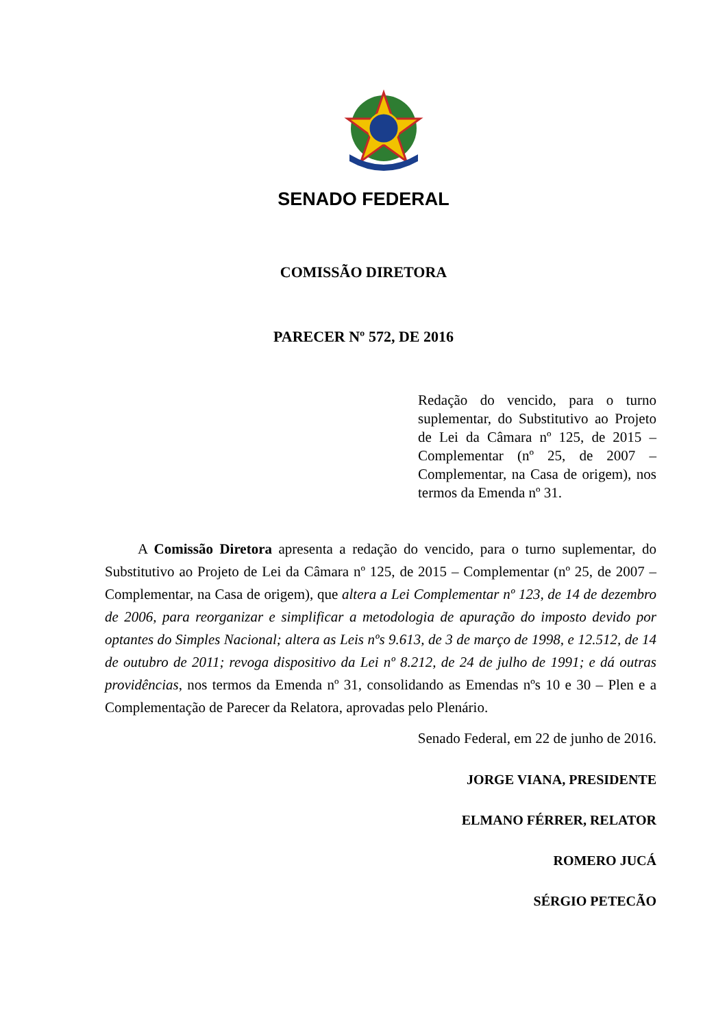SENADO FEDERAL
COMISSÃO DIRETORA
PARECER Nº 572, DE 2016
Redação do vencido, para o turno suplementar, do Substitutivo ao Projeto de Lei da Câmara nº 125, de 2015 – Complementar (nº 25, de 2007 – Complementar, na Casa de origem), nos termos da Emenda nº 31.
A Comissão Diretora apresenta a redação do vencido, para o turno suplementar, do Substitutivo ao Projeto de Lei da Câmara nº 125, de 2015 – Complementar (nº 25, de 2007 – Complementar, na Casa de origem), que altera a Lei Complementar nº 123, de 14 de dezembro de 2006, para reorganizar e simplificar a metodologia de apuração do imposto devido por optantes do Simples Nacional; altera as Leis nºs 9.613, de 3 de março de 1998, e 12.512, de 14 de outubro de 2011; revoga dispositivo da Lei nº 8.212, de 24 de julho de 1991; e dá outras providências, nos termos da Emenda nº 31, consolidando as Emendas nºs 10 e 30 – Plen e a Complementação de Parecer da Relatora, aprovadas pelo Plenário.
Senado Federal, em 22 de junho de 2016.
JORGE VIANA, PRESIDENTE
ELMANO FÉRRER, RELATOR
ROMERO JUCÁ
SÉRGIO PETECÃO